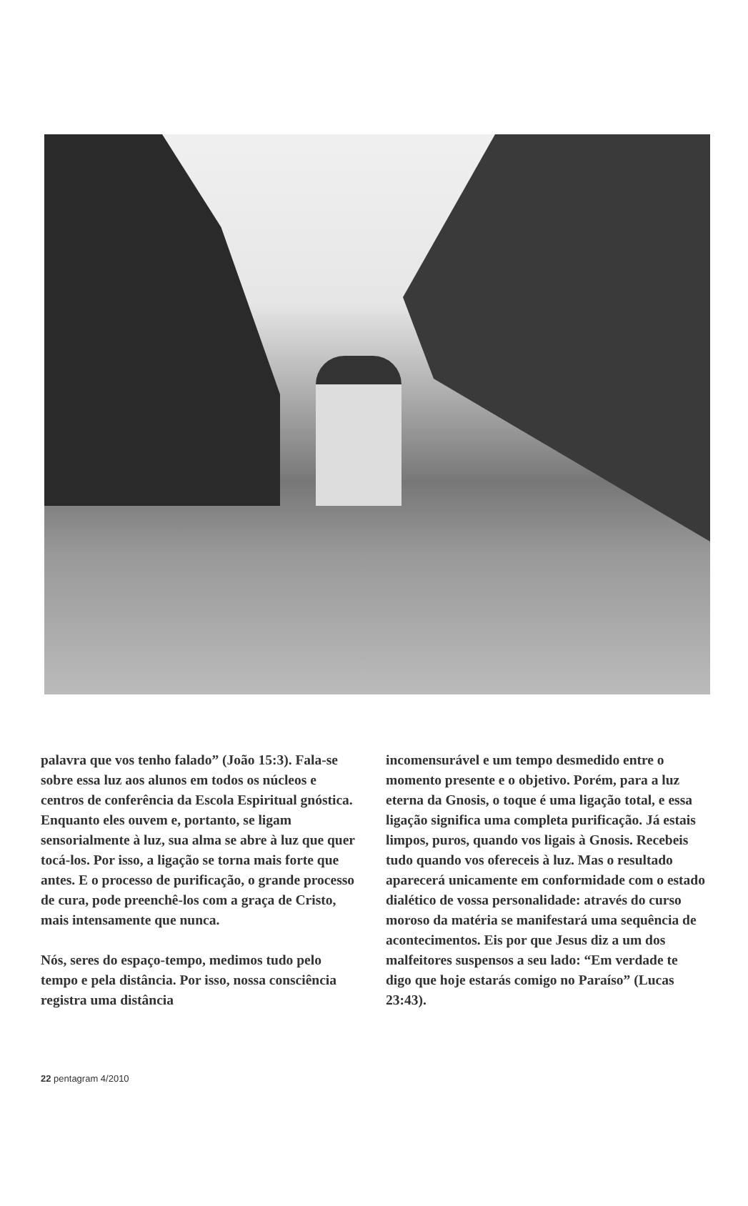palavra que vos tenho falado” (João 15:3). Fala-se sobre essa luz aos alunos em todos os núcleos e centros de conferência da Escola Espiritual gnóstica. Enquanto eles ouvem e, portanto, se ligam sensorialmente à luz, sua alma se abre à luz que quer tocá-los. Por isso, a ligação se torna mais forte que antes. E o processo de purificação, o grande processo de cura, pode preenchê-los com a graça de Cristo, mais intensamente que nunca.
Nós, seres do espaço-tempo, medimos tudo pelo tempo e pela distância. Por isso, nossa consciência registra uma distância
incomensurável e um tempo desmedido entre o momento presente e o objetivo. Porém, para a luz eterna da Gnosis, o toque é uma ligação total, e essa ligação significa uma completa purificação. Já estais limpos, puros, quando vos ligais à Gnosis. Recebeis tudo quando vos ofereceis à luz. Mas o resultado aparecerá unicamente em conformidade com o estado dialético de vossa personalidade: através do curso moroso da matéria se manifestará uma sequência de acontecimentos. Eis por que Jesus diz a um dos malfeitores suspensos a seu lado: “Em verdade te digo que hoje estarás comigo no Paraíso” (Lucas 23:43).
22 pentagram 4/2010